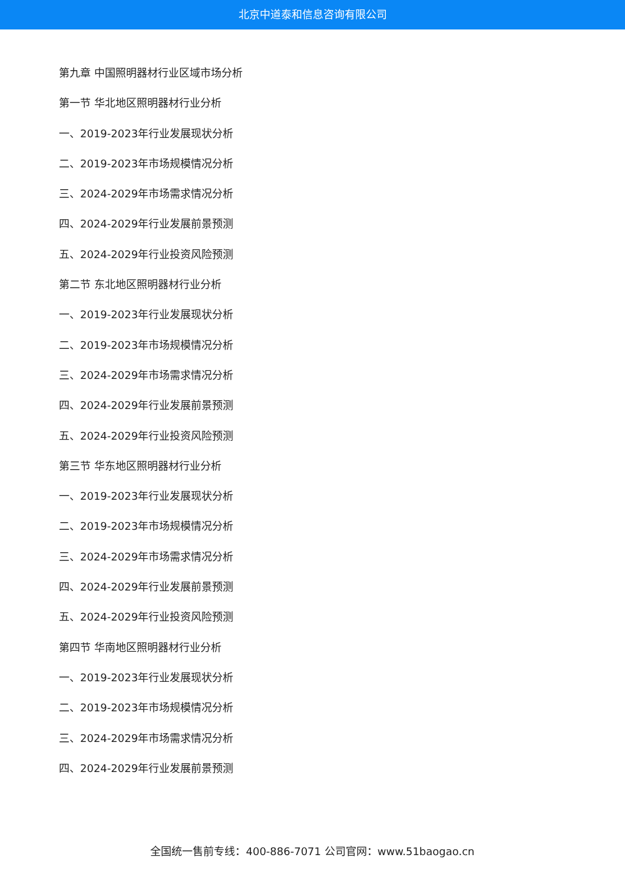北京中道泰和信息咨询有限公司
第九章 中国照明器材行业区域市场分析
第一节 华北地区照明器材行业分析
一、2019-2023年行业发展现状分析
二、2019-2023年市场规模情况分析
三、2024-2029年市场需求情况分析
四、2024-2029年行业发展前景预测
五、2024-2029年行业投资风险预测
第二节 东北地区照明器材行业分析
一、2019-2023年行业发展现状分析
二、2019-2023年市场规模情况分析
三、2024-2029年市场需求情况分析
四、2024-2029年行业发展前景预测
五、2024-2029年行业投资风险预测
第三节 华东地区照明器材行业分析
一、2019-2023年行业发展现状分析
二、2019-2023年市场规模情况分析
三、2024-2029年市场需求情况分析
四、2024-2029年行业发展前景预测
五、2024-2029年行业投资风险预测
第四节 华南地区照明器材行业分析
一、2019-2023年行业发展现状分析
二、2019-2023年市场规模情况分析
三、2024-2029年市场需求情况分析
四、2024-2029年行业发展前景预测
全国统一售前专线：400-886-7071 公司官网：www.51baogao.cn